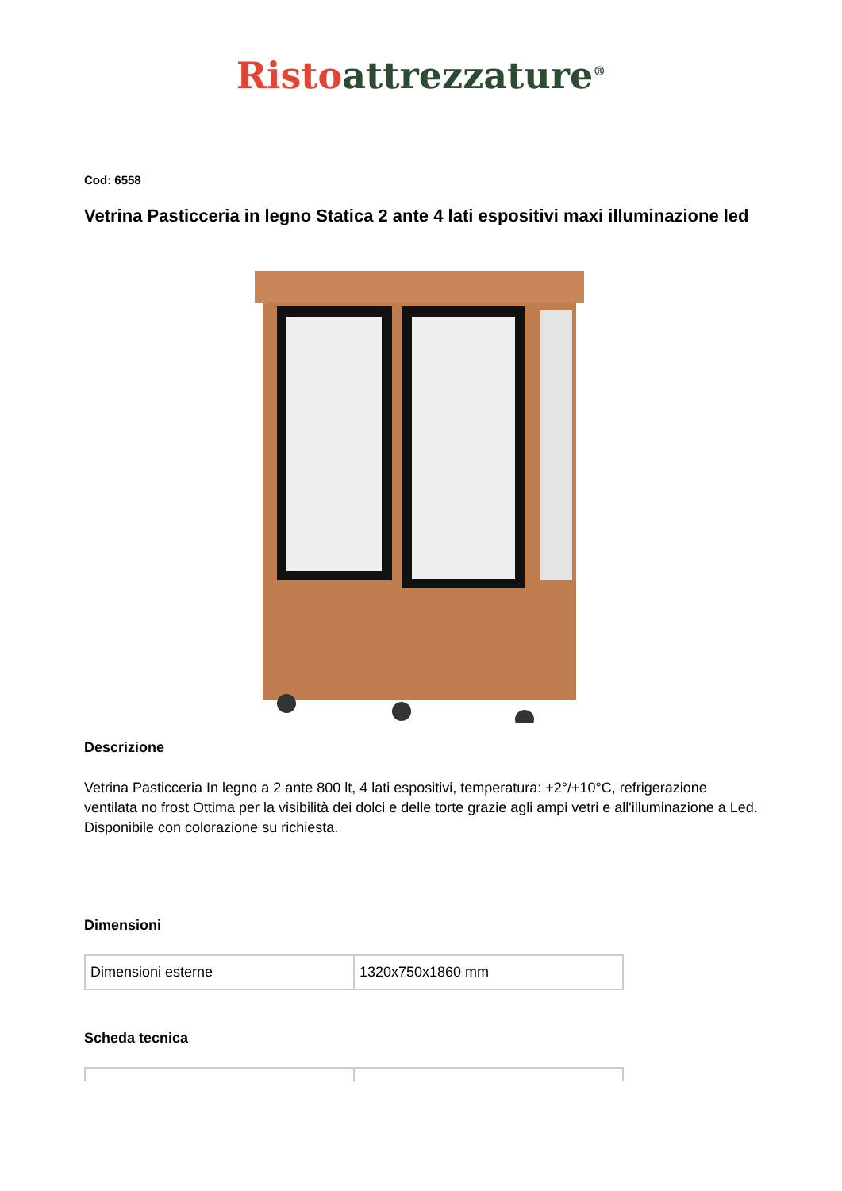Risto attrezzature<sup>®</sup>
Cod: 6558
Vetrina Pasticceria in legno Statica 2 ante 4 lati espositivi maxi illuminazione led
Descrizione
Vetrina Pasticceria In legno a 2 ante 800 lt, 4 lati espositivi, temperatura: +2°/+10°C, refrigerazione ventilata no frost Ottima per la visibilità dei dolci e delle torte grazie agli ampi vetri e all'illuminazione a Led. Disponibile con colorazione su richiesta.
Dimensioni
| Dimensioni esterne | 1320x750x1860 mm |
Scheda tecnica